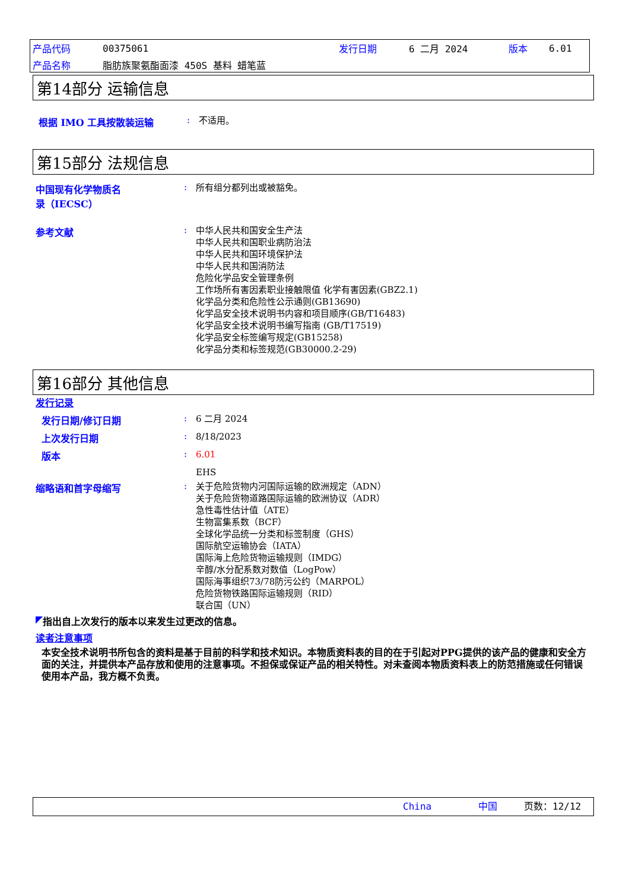| 产品代码 | 00375061 | 发行日期 | 6 二月 2024 | 版本 | 6.01 |
| 产品名称 | 脂肪族聚氨酯面漆 450S 基料 蜡笔蓝 | | | | |
第14部分 运输信息
根据 IMO 工具按散装运输 :
不适用。
第15部分 法规信息
中国现有化学物质名
录（IECSC）
:
所有组分都列出或被豁免。
参考文献 :
中华人民共和国安全生产法
中华人民共和国职业病防治法
中华人民共和国环境保护法
中华人民共和国消防法
危险化学品安全管理条例
工作场所有害因素职业接触限值 化学有害因素(GBZ2.1)
化学品分类和危险性公示通则(GB13690)
化学品安全技术说明书内容和项目顺序(GB/T16483)
化学品安全技术说明书编写指南 (GB/T17519)
化学品安全标签编写规定(GB15258)
化学品分类和标签规范(GB30000.2-29)
第16部分 其他信息
发行记录
发行日期/修订日期 :
6 二月 2024
上次发行日期 :
8/18/2023
版本 :
6.01
EHS
缩略语和首字母缩写 :
关于危险货物内河国际运输的欧洲规定（ADN）
关于危险货物道路国际运输的欧洲协议（ADR）
急性毒性估计值（ATE）
生物富集系数（BCF）
全球化学品统一分类和标签制度（GHS）
国际航空运输协会（IATA）
国际海上危险货物运输规则（IMDG）
辛醇/水分配系数对数值（LogPow）
国际海事组织73/78防污公约（MARPOL）
危险货物铁路国际运输规则（RID）
联合国（UN）
◤ 指出自上次发行的版本以来发生过更改的信息。
读者注意事项
本安全技术说明书所包含的资料是基于目前的科学和技术知识。本物质资料表的目的在于引起对PPG提供的该产品的健康和安全方面的关注，并提供本产品存放和使用的注意事项。不担保或保证产品的相关特性。对未查阅本物质资料表上的防范措施或任何错误使用本产品，我方概不负责。
| | China | 中国 | 页数：12/12 |